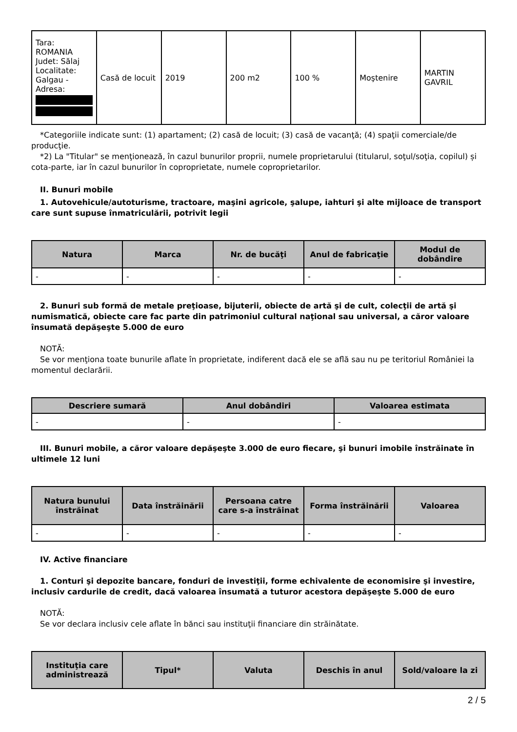| Tara: ROMANIA Judet: Sălaj Localitate: Galgau - Adresa: | Casă de locuit | 2019 | 200 m2 | 100 % | Moştenire | MARTIN GAVRIL |
*Categoriile indicate sunt: (1) apartament; (2) casă de locuit; (3) casă de vacanţă; (4) spaţii comerciale/de producţie.
*2) La "Titular" se menţionează, în cazul bunurilor proprii, numele proprietarului (titularul, soţul/soţia, copilul) și cota-parte, iar în cazul bunurilor în coproprietate, numele coproprietarilor.
II. Bunuri mobile
1. Autovehicule/autoturisme, tractoare, maşini agricole, şalupe, iahturi şi alte mijloace de transport care sunt supuse înmatriculării, potrivit legii
| Natura | Marca | Nr. de bucăţi | Anul de fabricaţie | Modul de dobândire |
| --- | --- | --- | --- | --- |
| - | - | - | - | - |
2. Bunuri sub formă de metale preţioase, bijuterii, obiecte de artă şi de cult, colecţii de artă şi numismatică, obiecte care fac parte din patrimoniul cultural naţional sau universal, a căror valoare însumată depăşeşte 5.000 de euro
NOTĂ:
Se vor menţiona toate bunurile aflate în proprietate, indiferent dacă ele se află sau nu pe teritoriul României la momentul declarării.
| Descriere sumară | Anul dobândiri | Valoarea estimata |
| --- | --- | --- |
| - | - | - |
III. Bunuri mobile, a căror valoare depăşeşte 3.000 de euro fiecare, şi bunuri imobile înstrăinate în ultimele 12 luni
| Natura bunului înstrăinat | Data înstrăinării | Persoana catre care s-a înstrăinat | Forma înstrăinării | Valoarea |
| --- | --- | --- | --- | --- |
| - | - | - | - | - |
IV. Active financiare
1. Conturi şi depozite bancare, fonduri de investiţii, forme echivalente de economisire şi investire, inclusiv cardurile de credit, dacă valoarea însumată a tuturor acestora depăşeşte 5.000 de euro
NOTĂ:
Se vor declara inclusiv cele aflate în bănci sau instituţii financiare din străinătate.
| Instituţia care administrează | Tipul* | Valuta | Deschis în anul | Sold/valoare la zi |
| --- | --- | --- | --- | --- |
2 / 5